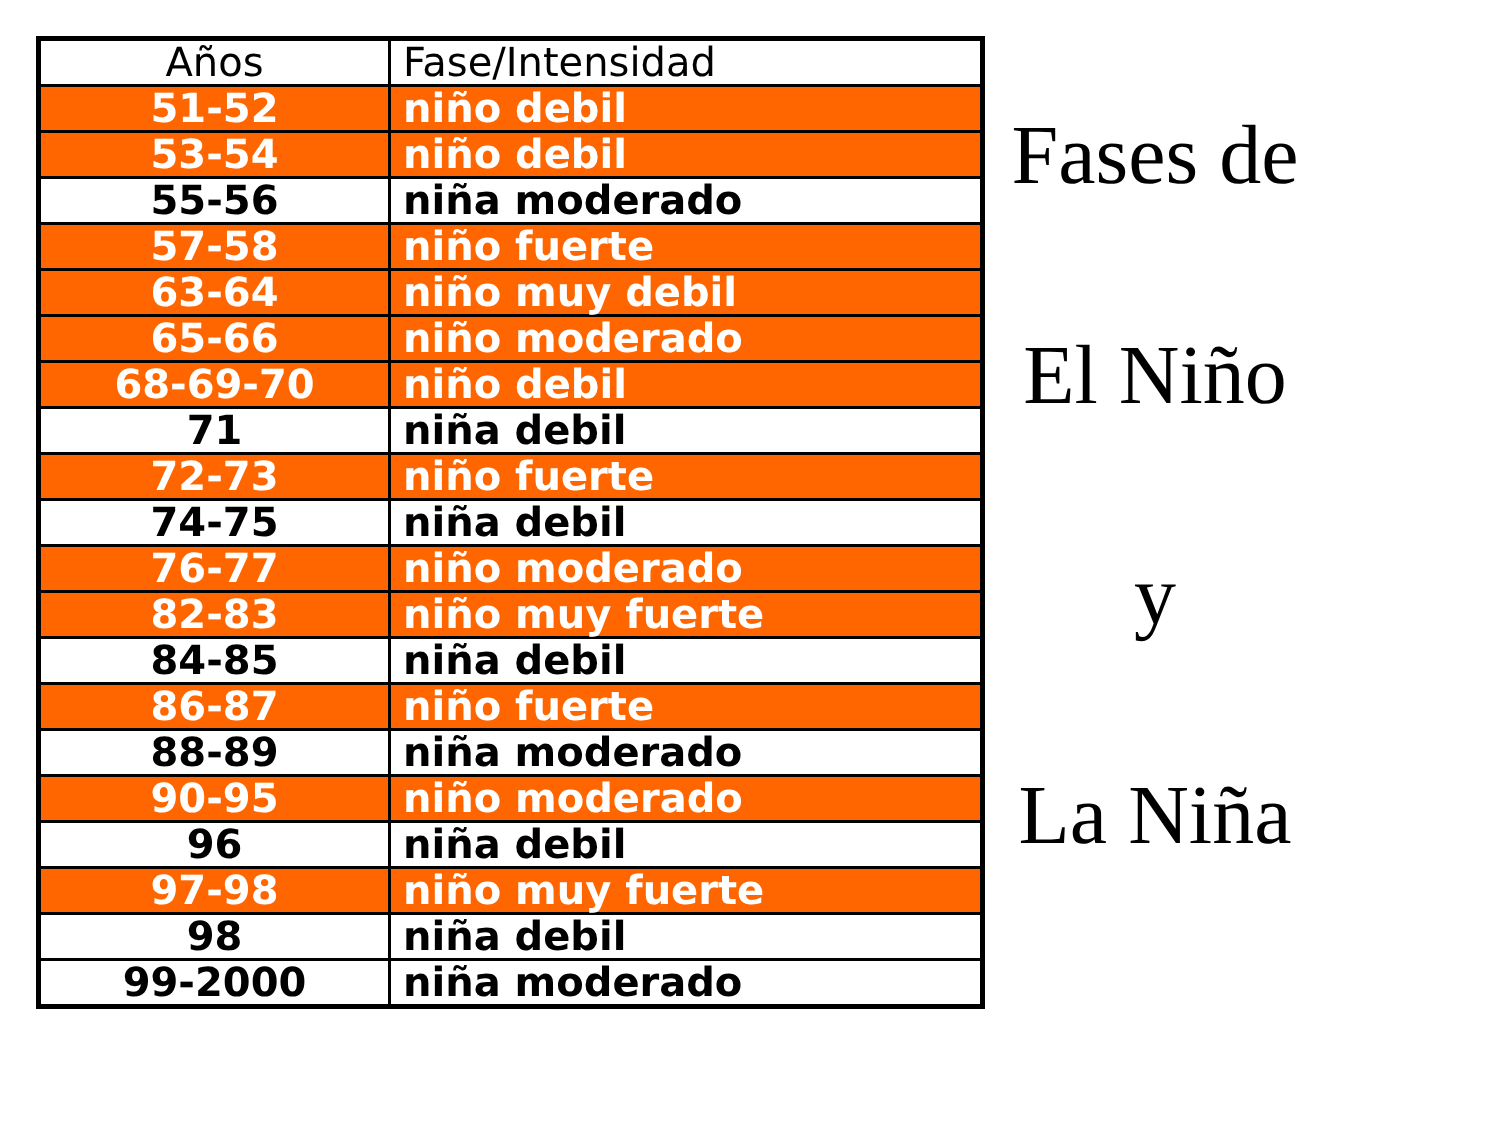| Años | Fase/Intensidad |
| --- | --- |
| 51-52 | niño debil |
| 53-54 | niño debil |
| 55-56 | niña moderado |
| 57-58 | niño fuerte |
| 63-64 | niño muy debil |
| 65-66 | niño moderado |
| 68-69-70 | niño debil |
| 71 | niña debil |
| 72-73 | niño fuerte |
| 74-75 | niña debil |
| 76-77 | niño moderado |
| 82-83 | niño muy fuerte |
| 84-85 | niña debil |
| 86-87 | niño fuerte |
| 88-89 | niña moderado |
| 90-95 | niño moderado |
| 96 | niña debil |
| 97-98 | niño muy fuerte |
| 98 | niña debil |
| 99-2000 | niña moderado |
Fases de
El Niño
y
La Niña